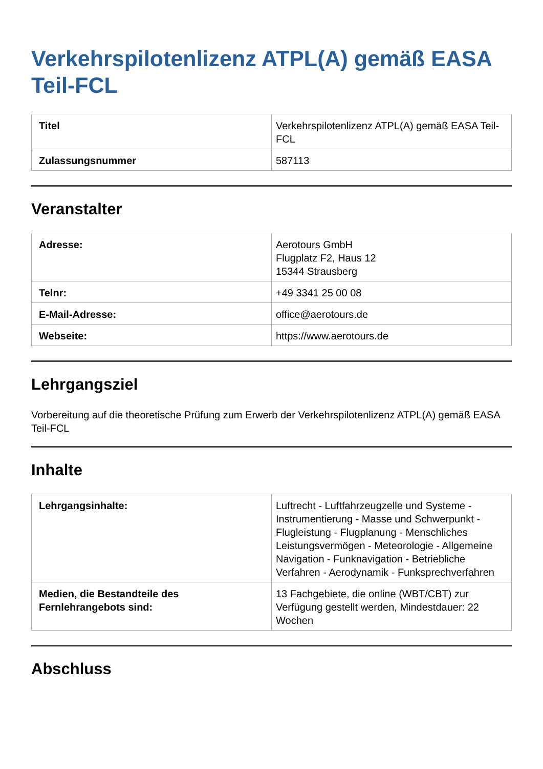Verkehrspilotenlizenz ATPL(A) gemäß EASA Teil-FCL
| Titel | Verkehrspilotenlizenz ATPL(A) gemäß EASA Teil-FCL |
| Zulassungsnummer | 587113 |
Veranstalter
| Adresse: | Aerotours GmbH Flugplatz F2, Haus 12 15344 Strausberg |
| Telnr: | +49 3341 25 00 08 |
| E-Mail-Adresse: | office@aerotours.de |
| Webseite: | https://www.aerotours.de |
Lehrgangsziel
Vorbereitung auf die theoretische Prüfung zum Erwerb der Verkehrspilotenlizenz ATPL(A) gemäß EASA Teil-FCL
Inhalte
| Lehrgangsinhalte: | Luftrecht - Luftfahrzeugzelle und Systeme - Instrumentierung - Masse und Schwerpunkt - Flugleistung - Flugplanung - Menschliches Leistungsvermögen - Meteorologie - Allgemeine Navigation - Funknavigation - Betriebliche Verfahren - Aerodynamik - Funksprechverfahren |
| Medien, die Bestandteile des Fernlehrangebots sind: | 13 Fachgebiete, die online (WBT/CBT) zur Verfügung gestellt werden, Mindestdauer: 22 Wochen |
Abschluss